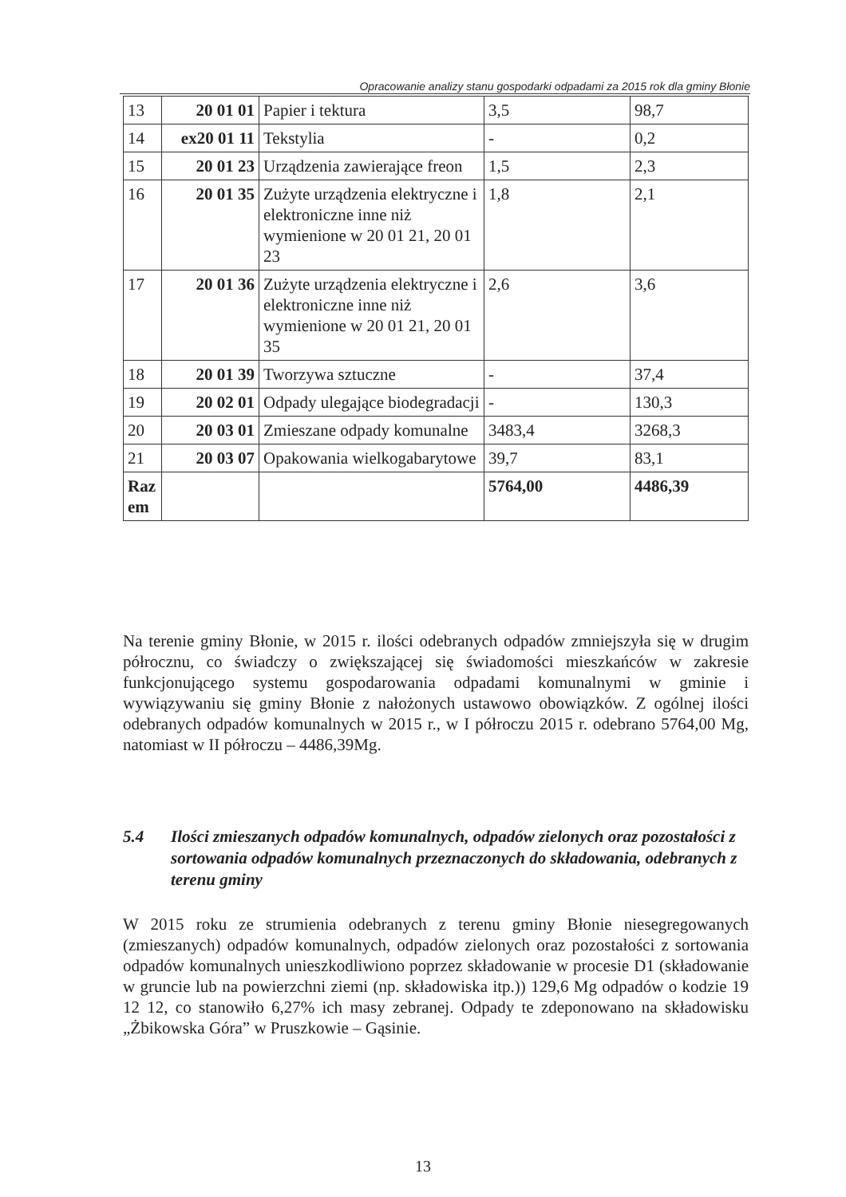Opracowanie analizy stanu gospodarki odpadami za 2015 rok dla gminy Błonie
| 13 | 20 01 01 | Papier i tektura | 3,5 | 98,7 |
| 14 | ex20 01 11 | Tekstylia | - | 0,2 |
| 15 | 20 01 23 | Urządzenia zawierające freon | 1,5 | 2,3 |
| 16 | 20 01 35 | Zużyte urządzenia elektryczne i elektroniczne inne niż wymienione w 20 01 21, 20 01 23 | 1,8 | 2,1 |
| 17 | 20 01 36 | Zużyte urządzenia elektryczne i elektroniczne inne niż wymienione w 20 01 21, 20 01 35 | 2,6 | 3,6 |
| 18 | 20 01 39 | Tworzywa sztuczne | - | 37,4 |
| 19 | 20 02 01 | Odpady ulegające biodegradacji | - | 130,3 |
| 20 | 20 03 01 | Zmieszane odpady komunalne | 3483,4 | 3268,3 |
| 21 | 20 03 07 | Opakowania wielkogabarytowe | 39,7 | 83,1 |
| Raz em | | | 5764,00 | 4486,39 |
Na terenie gminy Błonie, w 2015 r. ilości odebranych odpadów zmniejszyła się w drugim półrocznu, co świadczy o zwiększającej się świadomości mieszkańców w zakresie funkcjonującego systemu gospodarowania odpadami komunalnymi w gminie i wywiązywaniu się gminy Błonie z nałożonych ustawowo obowiązków. Z ogólnej ilości odebranych odpadów komunalnych w 2015 r., w I półroczu 2015 r. odebrano 5764,00 Mg, natomiast w II półroczu – 4486,39Mg.
5.4 Ilości zmieszanych odpadów komunalnych, odpadów zielonych oraz pozostałości z sortowania odpadów komunalnych przeznaczonych do składowania, odebranych z terenu gminy
W 2015 roku ze strumienia odebranych z terenu gminy Błonie niesegregowanych (zmieszanych) odpadów komunalnych, odpadów zielonych oraz pozostałości z sortowania odpadów komunalnych unieszkodliwiono poprzez składowanie w procesie D1 (składowanie w gruncie lub na powierzchni ziemi (np. składowiska itp.)) 129,6 Mg odpadów o kodzie 19 12 12, co stanowiło 6,27% ich masy zebranej. Odpady te zdeponowano na składowisku „Żbikowska Góra” w Pruszkowie – Gąsinie.
13